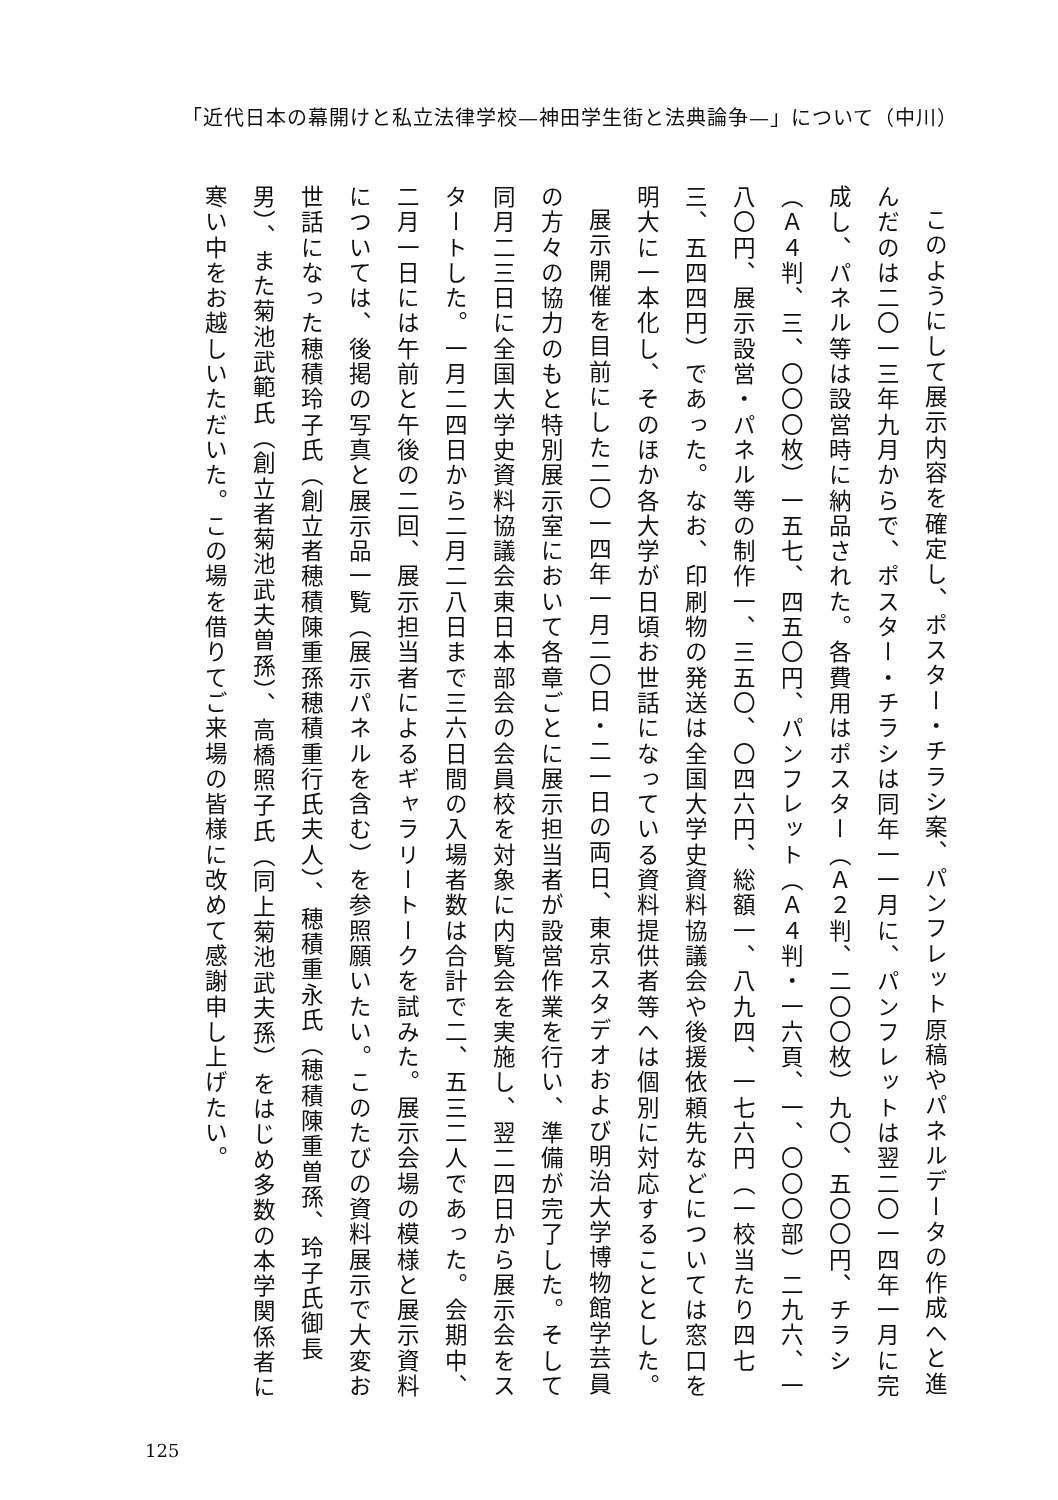「近代日本の幕開けと私立法律学校—神田学生街と法典論争—」について（中川）
このようにして展示内容を確定し、ポスター・チラシ案、パンフレット原稿やパネルデータの作成へと進んだのは二〇一三年九月からで、ポスター・チラシは同年一一月に、パンフレットは翌二〇一四年一月に完成し、パネル等は設営時に納品された。各費用はポスター（Ａ２判、二〇〇枚）九〇、五〇〇円、チラシ（Ａ４判、三、〇〇〇枚）一五七、四五〇円、パンフレット（Ａ４判・一六頁、一、〇〇〇部）二九六、一八〇円、展示設営・パネル等の制作一、三五〇、〇四六円、総額一、八九四、一七六円（一校当たり四七三、五四四円）であった。なお、印刷物の発送は全国大学史資料協議会や後援依頼先などについては窓口を明大に一本化し、そのほか各大学が日頃お世話になっている資料提供者等へは個別に対応することとした。
展示開催を目前にした二〇一四年一月二〇日・二一日の両日、東京スタデオおよび明治大学博物館学芸員の方々の協力のもと特別展示室において各章ごとに展示担当者が設営作業を行い、準備が完了した。そして同月二三日に全国大学史資料協議会東日本部会の会員校を対象に内覧会を実施し、翌二四日から展示会をスタートした。一月二四日から二月二八日まで三六日間の入場者数は合計で二、五三二人であった。会期中、二月一日には午前と午後の二回、展示担当者によるギャラリートークを試みた。展示会場の模様と展示資料については、後掲の写真と展示品一覧（展示パネルを含む）を参照願いたい。このたびの資料展示で大変お世話になった穂積玲子氏（創立者穂積陳重孫穂積重行氏夫人）、穂積重永氏（穂積陳重曽孫、玲子氏御長男）、また菊池武範氏（創立者菊池武夫曽孫）、高橋照子氏（同上菊池武夫孫）をはじめ多数の本学関係者に寒い中をお越しいただいた。この場を借りてご来場の皆様に改めて感謝申し上げたい。
125